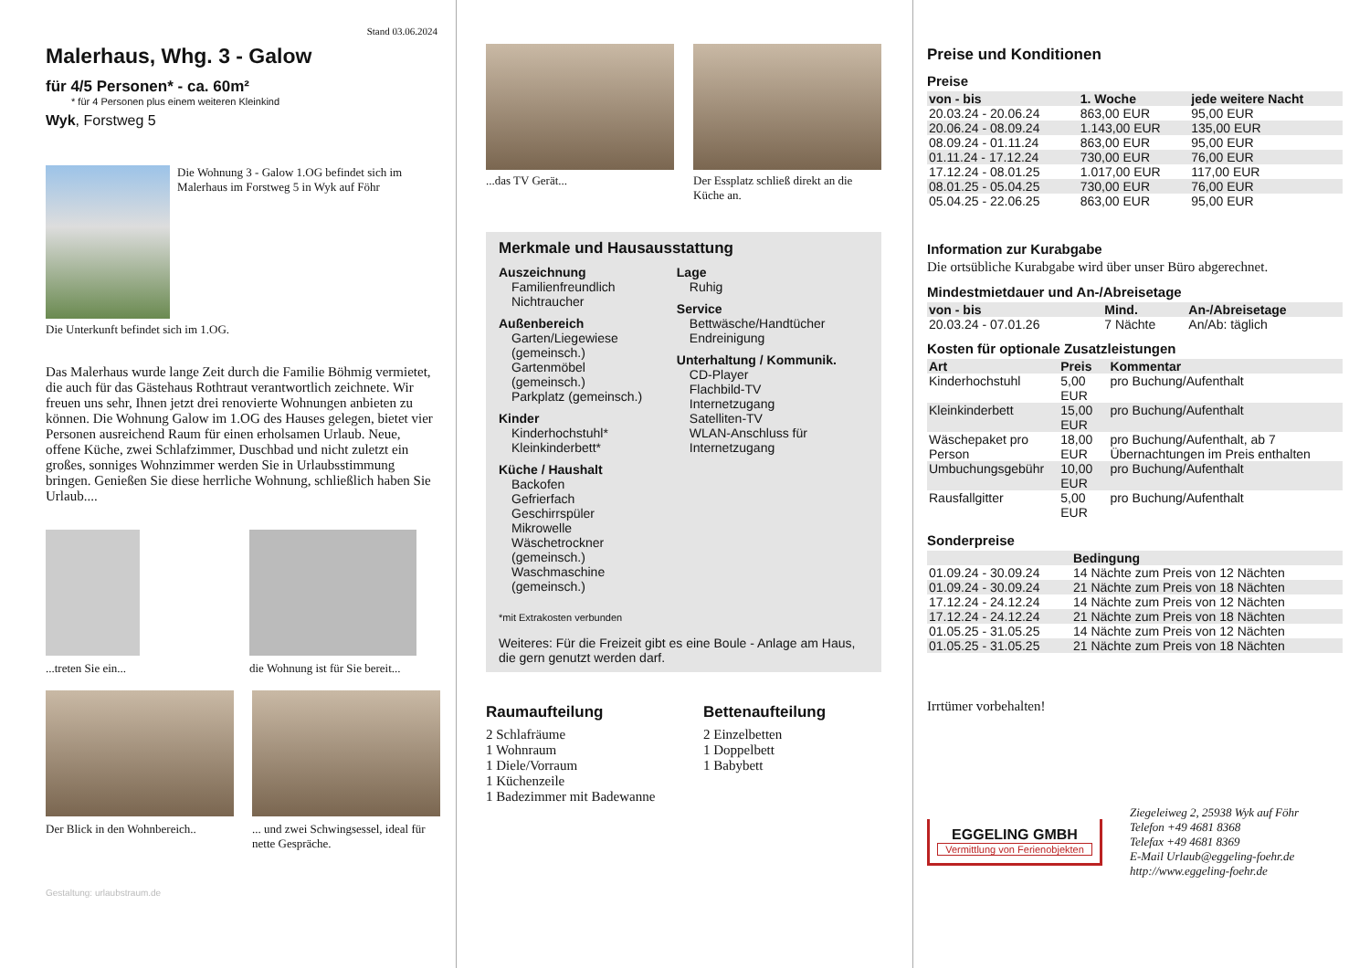Stand 03.06.2024
Malerhaus, Whg. 3 - Galow
für 4/5 Personen* - ca. 60m²
* für 4 Personen plus einem weiteren Kleinkind
Wyk, Forstweg 5
Die Wohnung 3 - Galow 1.OG befindet sich im Malerhaus im Forstweg 5 in Wyk auf Föhr
Die Unterkunft befindet sich im 1.OG.
Das Malerhaus wurde lange Zeit durch die Familie Böhmig vermietet, die auch für das Gästehaus Rothtraut verantwortlich zeichnete. Wir freuen uns sehr, Ihnen jetzt drei renovierte Wohnungen anbieten zu können. Die Wohnung Galow im 1.OG des Hauses gelegen, bietet vier Personen ausreichend Raum für einen erholsamen Urlaub. Neue, offene Küche, zwei Schlafzimmer, Duschbad und nicht zuletzt ein großes, sonniges Wohnzimmer werden Sie in Urlaubsstimmung bringen. Genießen Sie diese herrliche Wohnung, schließlich haben Sie Urlaub....
...treten Sie ein... die Wohnung ist für Sie bereit...
Der Blick in den Wohnbereich.. ... und zwei Schwingsessel, ideal für nette Gespräche.
Gestaltung: urlaubstraum.de
...das TV Gerät... Der Essplatz schließ direkt an die Küche an.
Merkmale und Hausausstattung
Auszeichnung
Familienfreundlich
Nichtraucher
Außenbereich
Garten/Liegewiese (gemeinsch.)
Gartenmöbel (gemeinsch.)
Parkplatz (gemeinsch.)
Kinder
Kinderhochstuhl*
Kleinkinderbett*
Küche / Haushalt
Backofen
Gefrierfach
Geschirrspüler
Mikrowelle
Wäschetrockner (gemeinsch.)
Waschmaschine (gemeinsch.)
Lage
Ruhig
Service
Bettwäsche/Handtücher
Endreinigung
Unterhaltung / Kommunik.
CD-Player
Flachbild-TV
Internetzugang
Satelliten-TV
WLAN-Anschluss für Internetzugang
*mit Extrakosten verbunden
Weiteres: Für die Freizeit gibt es eine Boule - Anlage am Haus, die gern genutzt werden darf.
Raumaufteilung
2 Schlafräume
1 Wohnraum
1 Diele/Vorraum
1 Küchenzeile
1 Badezimmer mit Badewanne
Bettenaufteilung
2 Einzelbetten
1 Doppelbett
1 Babybett
Preise und Konditionen
Preise
| von - bis | 1. Woche | jede weitere Nacht |
| --- | --- | --- |
| 20.03.24 - 20.06.24 | 863,00 EUR | 95,00 EUR |
| 20.06.24 - 08.09.24 | 1.143,00 EUR | 135,00 EUR |
| 08.09.24 - 01.11.24 | 863,00 EUR | 95,00 EUR |
| 01.11.24 - 17.12.24 | 730,00 EUR | 76,00 EUR |
| 17.12.24 - 08.01.25 | 1.017,00 EUR | 117,00 EUR |
| 08.01.25 - 05.04.25 | 730,00 EUR | 76,00 EUR |
| 05.04.25 - 22.06.25 | 863,00 EUR | 95,00 EUR |
Information zur Kurabgabe
Die ortsübliche Kurabgabe wird über unser Büro abgerechnet.
Mindestmietdauer und An-/Abreisetage
| von - bis | Mind. | An-/Abreisetage |
| --- | --- | --- |
| 20.03.24 - 07.01.26 | 7 Nächte | An/Ab: täglich |
Kosten für optionale Zusatzleistungen
| Art | Preis | Kommentar |
| --- | --- | --- |
| Kinderhochstuhl | 5,00 EUR | pro Buchung/Aufenthalt |
| Kleinkinderbett | 15,00 EUR | pro Buchung/Aufenthalt |
| Wäschepaket pro Person | 18,00 EUR | pro Buchung/Aufenthalt, ab 7 Übernachtungen im Preis enthalten |
| Umbuchungsgebühr | 10,00 EUR | pro Buchung/Aufenthalt |
| Rausfallgitter | 5,00 EUR | pro Buchung/Aufenthalt |
Sonderpreise
| | Bedingung |
| --- | --- |
| 01.09.24 - 30.09.24 | 14 Nächte zum Preis von 12 Nächten |
| 01.09.24 - 30.09.24 | 21 Nächte zum Preis von 18 Nächten |
| 17.12.24 - 24.12.24 | 14 Nächte zum Preis von 12 Nächten |
| 17.12.24 - 24.12.24 | 21 Nächte zum Preis von 18 Nächten |
| 01.05.25 - 31.05.25 | 14 Nächte zum Preis von 12 Nächten |
| 01.05.25 - 31.05.25 | 21 Nächte zum Preis von 18 Nächten |
Irrtümer vorbehalten!
EGGELING GMBH
Vermittlung von Ferienobjekten
Ziegeleiweg 2, 25938 Wyk auf Föhr
Telefon +49 4681 8368
Telefax +49 4681 8369
E-Mail Urlaub@eggeling-foehr.de
http://www.eggeling-foehr.de